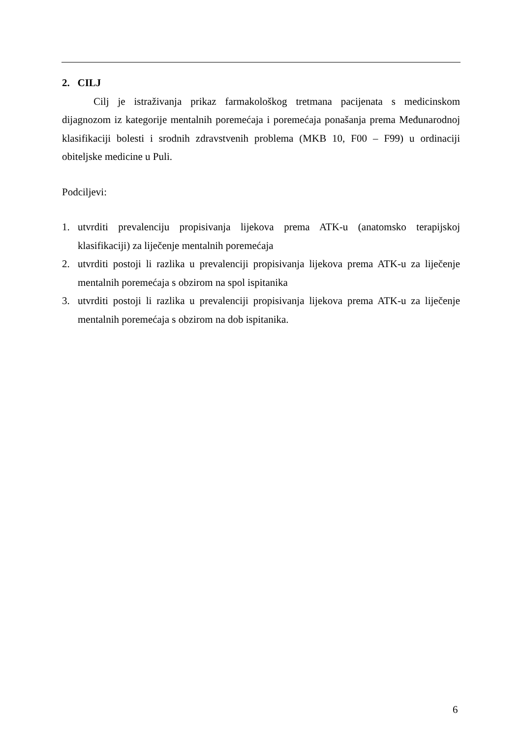2. CILJ
Cilj je istraživanja prikaz farmakološkog tretmana pacijenata s medicinskom dijagnozom iz kategorije mentalnih poremećaja i poremećaja ponašanja prema Međunarodnoj klasifikaciji bolesti i srodnih zdravstvenih problema (MKB 10, F00 – F99) u ordinaciji obiteljske medicine u Puli.
Podciljevi:
1. utvrditi prevalenciju propisivanja lijekova prema ATK-u (anatomsko terapijskoj klasifikaciji) za liječenje mentalnih poremećaja
2. utvrditi postoji li razlika u prevalenciji propisivanja lijekova prema ATK-u za liječenje mentalnih poremećaja s obzirom na spol ispitanika
3. utvrditi postoji li razlika u prevalenciji propisivanja lijekova prema ATK-u za liječenje mentalnih poremećaja s obzirom na dob ispitanika.
6